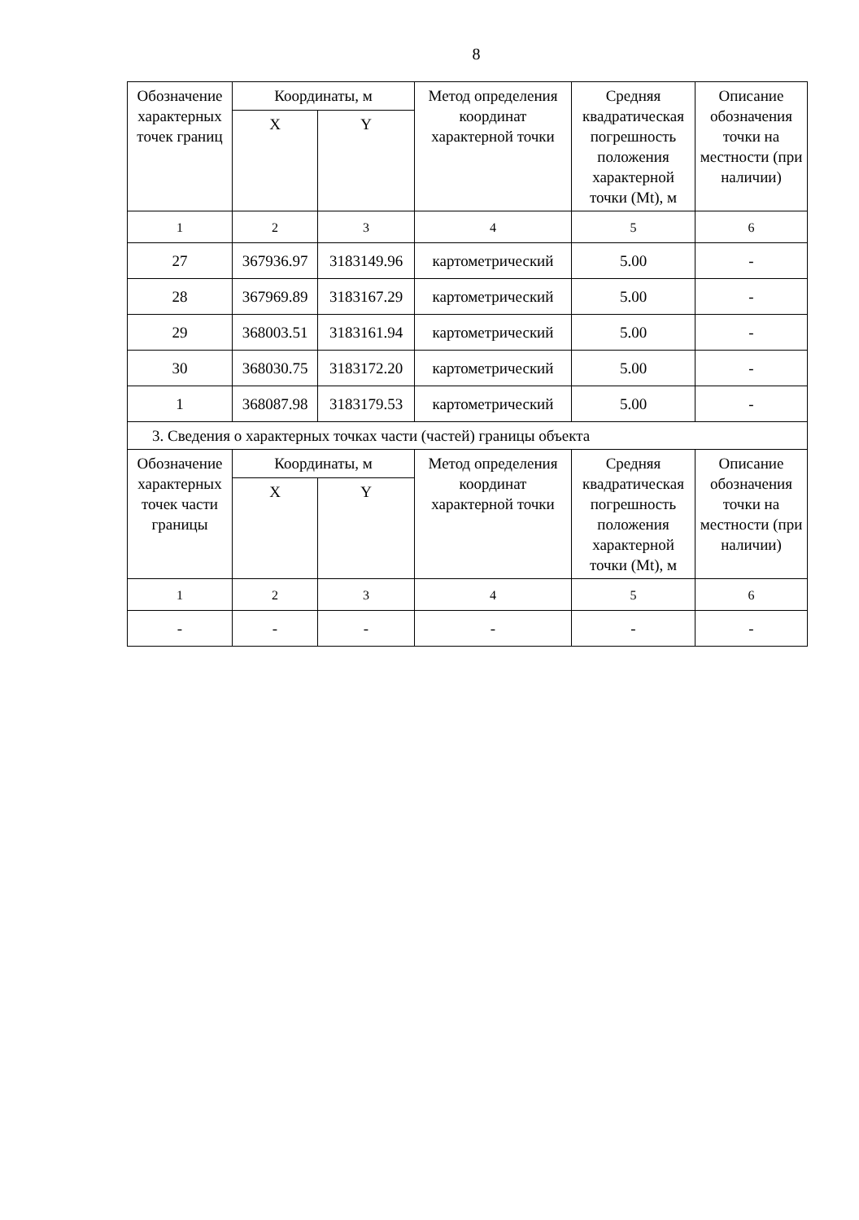8
| Обозначение характерных точек границ | Координаты, м | | Метод определения координат характерной точки | Средняя квадратическая погрешность положения характерной точки (Mt), м | Описание обозначения точки на местности (при наличии) |
| --- | --- | --- | --- | --- | --- |
| | X | Y | | | |
| 1 | 2 | 3 | 4 | 5 | 6 |
| 27 | 367936.97 | 3183149.96 | картометрический | 5.00 | - |
| 28 | 367969.89 | 3183167.29 | картометрический | 5.00 | - |
| 29 | 368003.51 | 3183161.94 | картометрический | 5.00 | - |
| 30 | 368030.75 | 3183172.20 | картометрический | 5.00 | - |
| 1 | 368087.98 | 3183179.53 | картометрический | 5.00 | - |
| 3. Сведения о характерных точках части (частей) границы объекта | | | | | |
| Обозначение характерных точек части границы | Координаты, м | | Метод определения координат характерной точки | Средняя квадратическая погрешность положения характерной точки (Mt), м | Описание обозначения точки на местности (при наличии) |
| | X | Y | | | |
| 1 | 2 | 3 | 4 | 5 | 6 |
| - | - | - | - | - | - |